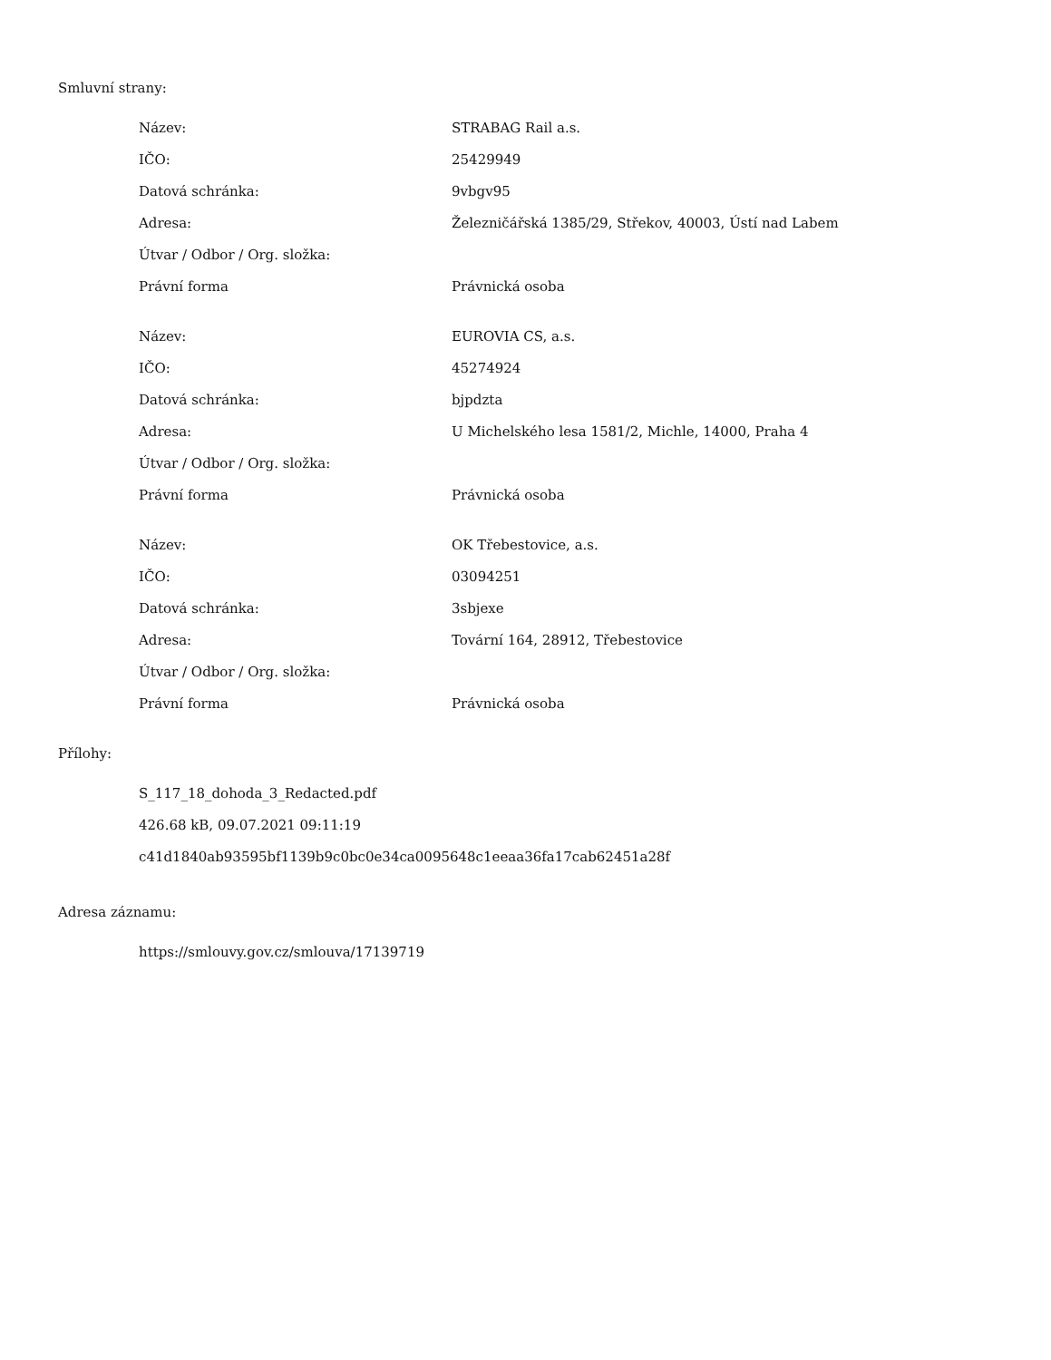Smluvní strany:
| Název: | STRABAG Rail a.s. |
| IČO: | 25429949 |
| Datová schránka: | 9vbgv95 |
| Adresa: | Železničářská 1385/29, Střekov, 40003, Ústí nad Labem |
| Útvar / Odbor / Org. složka: | |
| Právní forma | Právnická osoba |
| Název: | EUROVIA CS, a.s. |
| IČO: | 45274924 |
| Datová schránka: | bjpdzta |
| Adresa: | U Michelského lesa 1581/2, Michle, 14000, Praha 4 |
| Útvar / Odbor / Org. složka: | |
| Právní forma | Právnická osoba |
| Název: | OK Třebestovice, a.s. |
| IČO: | 03094251 |
| Datová schránka: | 3sbjexe |
| Adresa: | Tovární 164, 28912, Třebestovice |
| Útvar / Odbor / Org. složka: | |
| Právní forma | Právnická osoba |
Přílohy:
S_117_18_dohoda_3_Redacted.pdf
426.68 kB, 09.07.2021 09:11:19
c41d1840ab93595bf1139b9c0bc0e34ca0095648c1eeaa36fa17cab62451a28f
Adresa záznamu:
https://smlouvy.gov.cz/smlouva/17139719